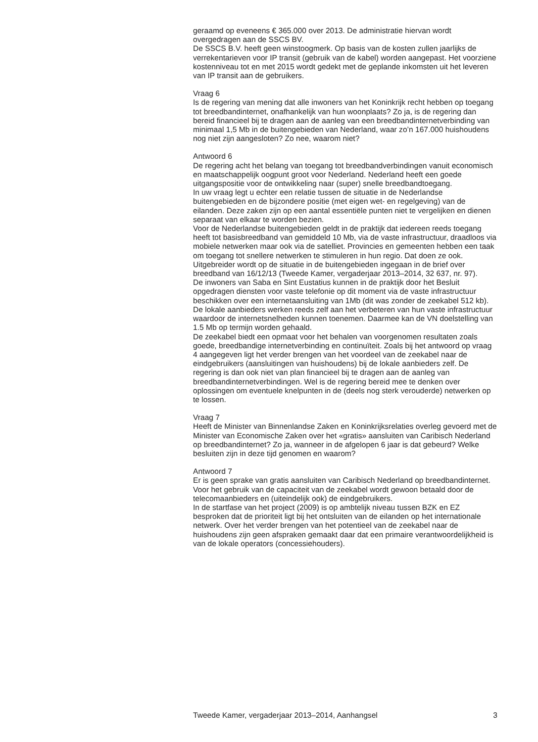geraamd op eveneens € 365.000 over 2013. De administratie hiervan wordt overgedragen aan de SSCS BV.
De SSCS B.V. heeft geen winstoogmerk. Op basis van de kosten zullen jaarlijks de verrekentarieven voor IP transit (gebruik van de kabel) worden aangepast. Het voorziene kostenniveau tot en met 2015 wordt gedekt met de geplande inkomsten uit het leveren van IP transit aan de gebruikers.
Vraag 6
Is de regering van mening dat alle inwoners van het Koninkrijk recht hebben op toegang tot breedbandinternet, onafhankelijk van hun woonplaats? Zo ja, is de regering dan bereid financieel bij te dragen aan de aanleg van een breedbandinternetverbinding van minimaal 1,5 Mb in de buitengebieden van Nederland, waar zo’n 167.000 huishoudens nog niet zijn aangesloten? Zo nee, waarom niet?
Antwoord 6
De regering acht het belang van toegang tot breedbandverbindingen vanuit economisch en maatschappelijk oogpunt groot voor Nederland. Nederland heeft een goede uitgangspositie voor de ontwikkeling naar (super) snelle breedbandtoegang.
In uw vraag legt u echter een relatie tussen de situatie in de Nederlandse buitengebieden en de bijzondere positie (met eigen wet- en regelgeving) van de eilanden. Deze zaken zijn op een aantal essentiële punten niet te vergelijken en dienen separaat van elkaar te worden bezien.
Voor de Nederlandse buitengebieden geldt in de praktijk dat iedereen reeds toegang heeft tot basisbreedband van gemiddeld 10 Mb, via de vaste infrastructuur, draadloos via mobiele netwerken maar ook via de satelliet. Provincies en gemeenten hebben een taak om toegang tot snellere netwerken te stimuleren in hun regio. Dat doen ze ook. Uitgebreider wordt op de situatie in de buitengebieden ingegaan in de brief over breedband van 16/12/13 (Tweede Kamer, vergaderjaar 2013–2014, 32 637, nr. 97).
De inwoners van Saba en Sint Eustatius kunnen in de praktijk door het Besluit opgedragen diensten voor vaste telefonie op dit moment via de vaste infrastructuur beschikken over een internetaansluiting van 1Mb (dit was zonder de zeekabel 512 kb). De lokale aanbieders werken reeds zelf aan het verbeteren van hun vaste infrastructuur waardoor de internetsnelheden kunnen toenemen. Daarmee kan de VN doelstelling van 1.5 Mb op termijn worden gehaald.
De zeekabel biedt een opmaat voor het behalen van voorgenomen resultaten zoals goede, breedbandige internetverbinding en continuïteit. Zoals bij het antwoord op vraag 4 aangegeven ligt het verder brengen van het voordeel van de zeekabel naar de eindgebruikers (aansluitingen van huishoudens) bij de lokale aanbieders zelf. De regering is dan ook niet van plan financieel bij te dragen aan de aanleg van breedbandinternetverbindingen. Wel is de regering bereid mee te denken over oplossingen om eventuele knelpunten in de (deels nog sterk verouderde) netwerken op te lossen.
Vraag 7
Heeft de Minister van Binnenlandse Zaken en Koninkrijksrelaties overleg gevoerd met de Minister van Economische Zaken over het «gratis» aansluiten van Caribisch Nederland op breedbandinternet? Zo ja, wanneer in de afgelopen 6 jaar is dat gebeurd? Welke besluiten zijn in deze tijd genomen en waarom?
Antwoord 7
Er is geen sprake van gratis aansluiten van Caribisch Nederland op breedbandinternet. Voor het gebruik van de capaciteit van de zeekabel wordt gewoon betaald door de telecomaanbieders en (uiteindelijk ook) de eindgebruikers.
In de startfase van het project (2009) is op ambtelijk niveau tussen BZK en EZ besproken dat de prioriteit ligt bij het ontsluiten van de eilanden op het internationale netwerk. Over het verder brengen van het potentieel van de zeekabel naar de huishoudens zijn geen afspraken gemaakt daar dat een primaire verantwoordelijkheid is van de lokale operators (concessiehouders).
Tweede Kamer, vergaderjaar 2013–2014, Aanhangsel 3